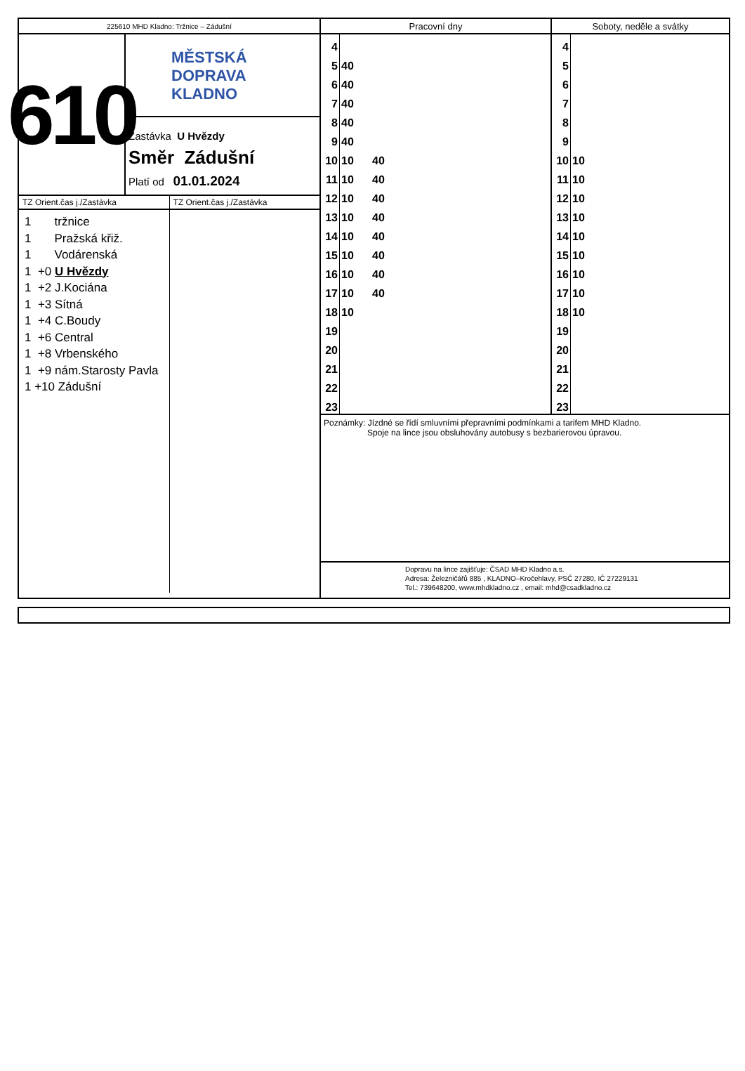225610 MHD Kladno: Tržnice – Zádušní
610
MĚSTSKÁ
DOPRAVA
KLADNO
Zastávka U Hvězdy
Směr Zádušní
Platí od 01.01.2024
TZ Orient.čas j./Zastávka
1 tržnice
1 Pražská křiž.
1 Vodárenská
1 +0 U Hvězdy
1 +2 J.Kociána
1 +3 Sítná
1 +4 C.Boudy
1 +6 Central
1 +8 Vrbenského
1 +9 nám.Starosty Pavla
1 +10 Zádušní
TZ Orient.čas j./Zastávka
Pracovní dny
| 4 | | |
| 5 | 40 | |
| 6 | 40 | |
| 7 | 40 | |
| 8 | 40 | |
| 9 | 40 | |
| 10 | 10 | 40 |
| 11 | 10 | 40 |
| 12 | 10 | 40 |
| 13 | 10 | 40 |
| 14 | 10 | 40 |
| 15 | 10 | 40 |
| 16 | 10 | 40 |
| 17 | 10 | 40 |
| 18 | 10 | |
| 19 | | |
| 20 | | |
| 21 | | |
| 22 | | |
| 23 | | |
Soboty, neděle a svátky
| 4 | |
| 5 | |
| 6 | |
| 7 | |
| 8 | |
| 9 | |
| 10 | 10 |
| 11 | 10 |
| 12 | 10 |
| 13 | 10 |
| 14 | 10 |
| 15 | 10 |
| 16 | 10 |
| 17 | 10 |
| 18 | 10 |
| 19 | |
| 20 | |
| 21 | |
| 22 | |
| 23 | |
Poznámky: Jízdné se řídí smluvními přepravními podmínkami a tarifem MHD Kladno.
Spoje na lince jsou obsluhovány autobusy s bezbarierovou úpravou.
Dopravu na lince zajišťuje: ČSAD MHD Kladno a.s.
Adresa: Železničářů 885 , KLADNO–Kročehlavy, PSČ 27280, IČ 27229131
Tel.: 739648200, www.mhdkladno.cz , email: mhd@csadkladno.cz